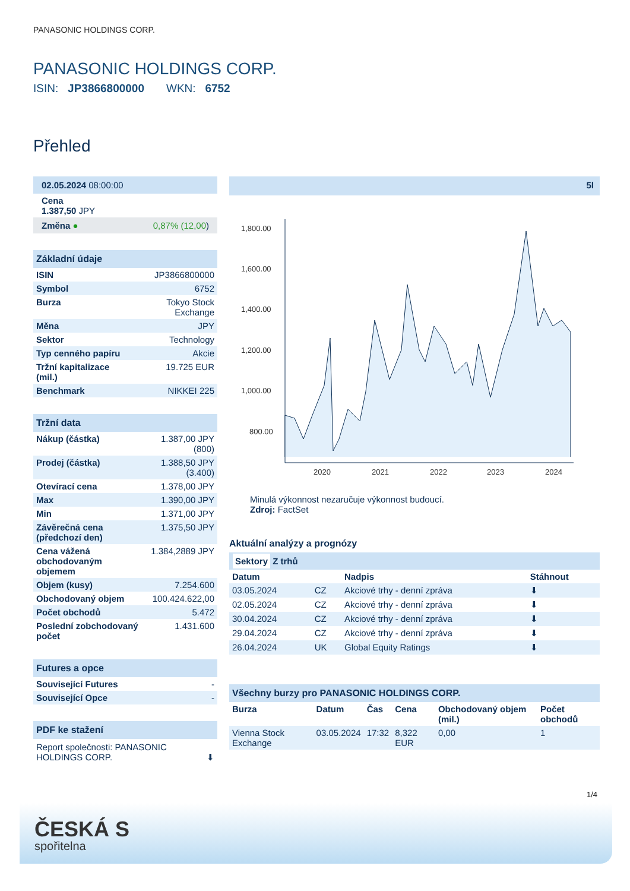PANASONIC HOLDINGS CORP.
PANASONIC HOLDINGS CORP.
ISIN: JP3866800000 WKN: 6752
Přehled
| 02.05.2024 08:00:00 |
| Cena 1.387,50 JPY |
| Změna ● 0,87% (12,00 ) |
Základní údaje
| ISIN | JP3866800000 |
| Symbol | 6752 |
| Burza | Tokyo Stock Exchange |
| Měna | JPY |
| Sektor | Technology |
| Typ cenného papíru | Akcie |
| Tržní kapitalizace (mil.) | 19.725 EUR |
| Benchmark | NIKKEI 225 |
Tržní data
| Nákup (částka) | 1.387,00 JPY (800) |
| Prodej (částka) | 1.388,50 JPY (3.400) |
| Otevírací cena | 1.378,00 JPY |
| Max | 1.390,00 JPY |
| Min | 1.371,00 JPY |
| Závěrečná cena (předchozí den) | 1.375,50 JPY |
| Cena vážená obchodovaným objemem | 1.384,2889 JPY |
| Objem (kusy) | 7.254.600 |
| Obchodovaný objem | 100.424.622,00 |
| Počet obchodů | 5.472 |
| Poslední zobchodovaný počet | 1.431.600 |
Futures a opce
| Související Futures | - |
| Související Opce | - |
PDF ke stažení
Report společnosti: PANASONIC HOLDINGS CORP. ⬇
5l
1,800.00
1,600.00
1,400.00
1,200.00
1,000.00
800.00
2020
2021
2022
2023
2024
Minulá výkonnost nezaručuje výkonnost budoucí.
Zdroj: FactSet
Aktuální analýzy a prognózy
Sektory Z trhů
| Datum | | Nadpis | Stáhnout |
| --- | --- | --- | --- |
| 03.05.2024 | CZ | Akciové trhy - denní zpráva | ⬇ |
| 02.05.2024 | CZ | Akciové trhy - denní zpráva | ⬇ |
| 30.04.2024 | CZ | Akciové trhy - denní zpráva | ⬇ |
| 29.04.2024 | CZ | Akciové trhy - denní zpráva | ⬇ |
| 26.04.2024 | UK | Global Equity Ratings | ⬇ |
Všechny burzy pro PANASONIC HOLDINGS CORP.
| Burza | Datum | Čas | Cena | Obchodovaný objem (mil.) | Počet obchodů |
| --- | --- | --- | --- | --- | --- |
| Vienna Stock Exchange | 03.05.2024 | 17:32 | 8,322 EUR | 0,00 | 1 |
1/4
ČESKÁ S
spořitelna